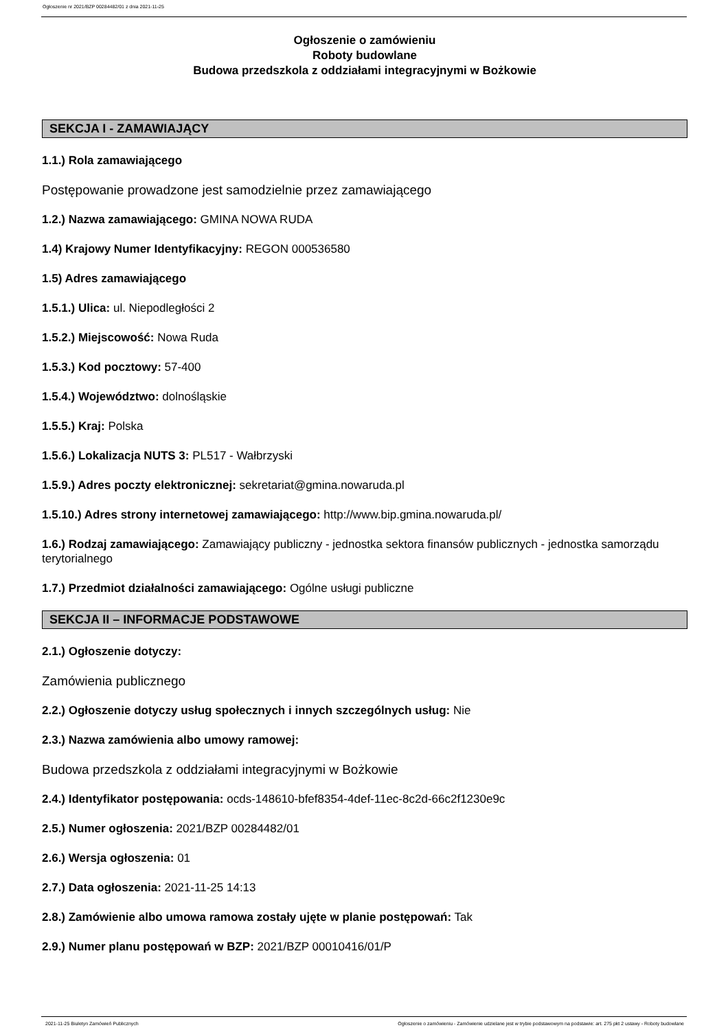Ogłoszenie nr 2021/BZP 00284482/01 z dnia 2021-11-25
Ogłoszenie o zamówieniu
Roboty budowlane
Budowa przedszkola z oddziałami integracyjnymi w Bożkowie
SEKCJA I - ZAMAWIAJĄCY
1.1.) Rola zamawiającego
Postępowanie prowadzone jest samodzielnie przez zamawiającego
1.2.) Nazwa zamawiającego: GMINA NOWA RUDA
1.4) Krajowy Numer Identyfikacyjny: REGON 000536580
1.5) Adres zamawiającego
1.5.1.) Ulica: ul. Niepodległości 2
1.5.2.) Miejscowość: Nowa Ruda
1.5.3.) Kod pocztowy: 57-400
1.5.4.) Województwo: dolnośląskie
1.5.5.) Kraj: Polska
1.5.6.) Lokalizacja NUTS 3: PL517 - Wałbrzyski
1.5.9.) Adres poczty elektronicznej: sekretariat@gmina.nowaruda.pl
1.5.10.) Adres strony internetowej zamawiającego: http://www.bip.gmina.nowaruda.pl/
1.6.) Rodzaj zamawiającego: Zamawiający publiczny - jednostka sektora finansów publicznych - jednostka samorządu terytorialnego
1.7.) Przedmiot działalności zamawiającego: Ogólne usługi publiczne
SEKCJA II – INFORMACJE PODSTAWOWE
2.1.) Ogłoszenie dotyczy:
Zamówienia publicznego
2.2.) Ogłoszenie dotyczy usług społecznych i innych szczególnych usług: Nie
2.3.) Nazwa zamówienia albo umowy ramowej:
Budowa przedszkola z oddziałami integracyjnymi w Bożkowie
2.4.) Identyfikator postępowania: ocds-148610-bfef8354-4def-11ec-8c2d-66c2f1230e9c
2.5.) Numer ogłoszenia: 2021/BZP 00284482/01
2.6.) Wersja ogłoszenia: 01
2.7.) Data ogłoszenia: 2021-11-25 14:13
2.8.) Zamówienie albo umowa ramowa zostały ujęte w planie postępowań: Tak
2.9.) Numer planu postępowań w BZP: 2021/BZP 00010416/01/P
2021-11-25 Biuletyn Zamówień Publicznych Ogłoszenie o zamówieniu - Zamówienie udzielane jest w trybie podstawowym na podstawie: art. 275 pkt 2 ustawy - Roboty budowlane